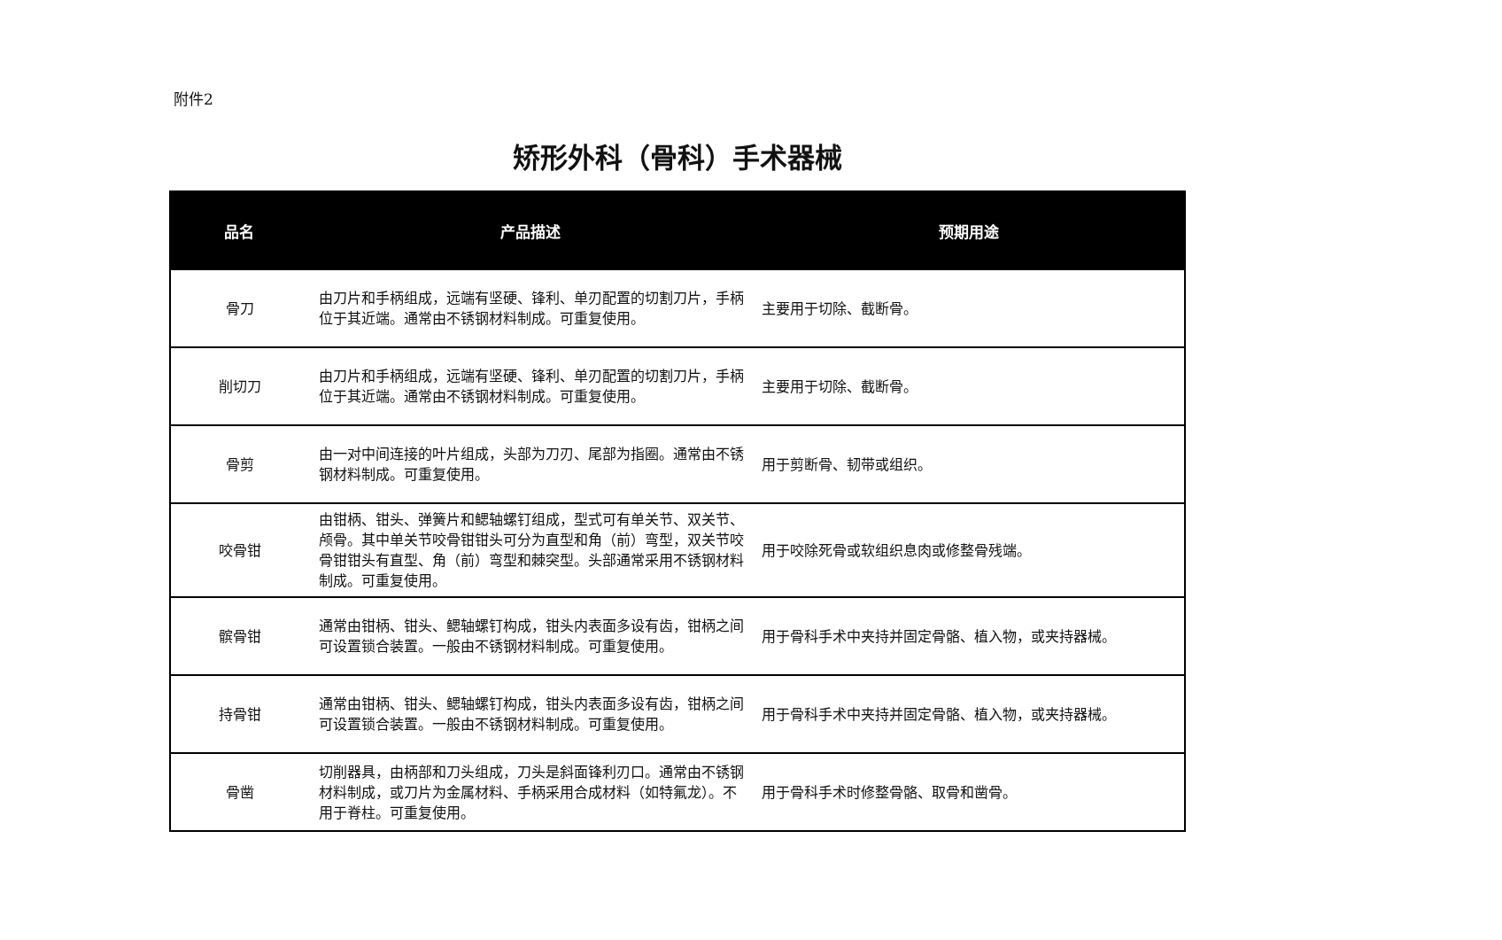附件2
矫形外科（骨科）手术器械
| 品名 | 产品描述 | 预期用途 |
| --- | --- | --- |
| 骨刀 | 由刀片和手柄组成，远端有坚硬、锋利、单刃配置的切割刀片，手柄位于其近端。通常由不锈钢材料制成。可重复使用。 | 主要用于切除、截断骨。 |
| 削切刀 | 由刀片和手柄组成，远端有坚硬、锋利、单刃配置的切割刀片，手柄位于其近端。通常由不锈钢材料制成。可重复使用。 | 主要用于切除、截断骨。 |
| 骨剪 | 由一对中间连接的叶片组成，头部为刀刃、尾部为指圈。通常由不锈钢材料制成。可重复使用。 | 用于剪断骨、韧带或组织。 |
| 咬骨钳 | 由钳柄、钳头、弹簧片和鳃轴螺钉组成，型式可有单关节、双关节、颅骨。其中单关节咬骨钳钳头可分为直型和角（前）弯型，双关节咬骨钳钳头有直型、角（前）弯型和棘突型。头部通常采用不锈钢材料制成。可重复使用。 | 用于咬除死骨或软组织息肉或修整骨残端。 |
| 髌骨钳 | 通常由钳柄、钳头、鳃轴螺钉构成，钳头内表面多设有齿，钳柄之间可设置锁合装置。一般由不锈钢材料制成。可重复使用。 | 用于骨科手术中夹持并固定骨骼、植入物，或夹持器械。 |
| 持骨钳 | 通常由钳柄、钳头、鳃轴螺钉构成，钳头内表面多设有齿，钳柄之间可设置锁合装置。一般由不锈钢材料制成。可重复使用。 | 用于骨科手术中夹持并固定骨骼、植入物，或夹持器械。 |
| 骨凿 | 切削器具，由柄部和刀头组成，刀头是斜面锋利刃口。通常由不锈钢材料制成，或刀片为金属材料、手柄采用合成材料（如特氟龙）。不用于脊柱。可重复使用。 | 用于骨科手术时修整骨骼、取骨和凿骨。 |